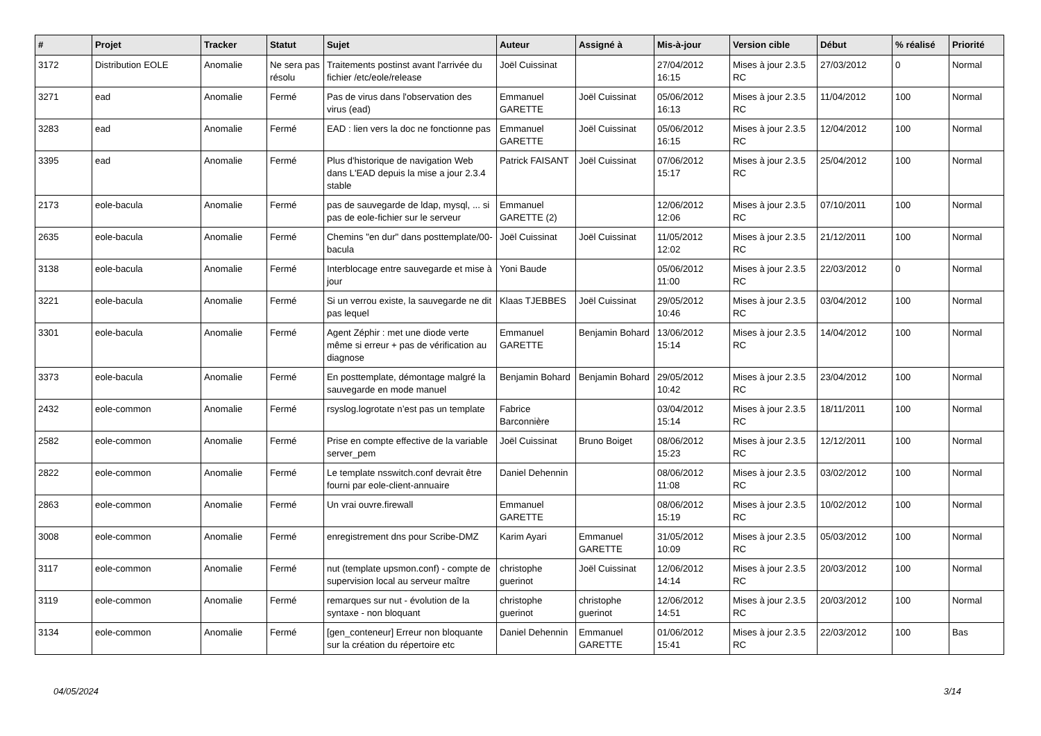| # | Projet | Tracker | Statut | Sujet | Auteur | Assigné à | Mis-à-jour | Version cible | Début | % réalisé | Priorité |
| --- | --- | --- | --- | --- | --- | --- | --- | --- | --- | --- | --- |
| 3172 | Distribution EOLE | Anomalie | Ne sera pas résolu | Traitements postinst avant l'arrivée du fichier /etc/eole/release | Joël Cuissinat | | 27/04/2012 16:15 | Mises à jour 2.3.5 RC | 27/03/2012 | 0 | Normal |
| 3271 | ead | Anomalie | Fermé | Pas de virus dans l'observation des virus (ead) | Emmanuel GARETTE | Joël Cuissinat | 05/06/2012 16:13 | Mises à jour 2.3.5 RC | 11/04/2012 | 100 | Normal |
| 3283 | ead | Anomalie | Fermé | EAD : lien vers la doc ne fonctionne pas | Emmanuel GARETTE | Joël Cuissinat | 05/06/2012 16:15 | Mises à jour 2.3.5 RC | 12/04/2012 | 100 | Normal |
| 3395 | ead | Anomalie | Fermé | Plus d'historique de navigation Web dans L'EAD depuis la mise a jour 2.3.4 stable | Patrick FAISANT | Joël Cuissinat | 07/06/2012 15:17 | Mises à jour 2.3.5 RC | 25/04/2012 | 100 | Normal |
| 2173 | eole-bacula | Anomalie | Fermé | pas de sauvegarde de ldap, mysql, ... si pas de eole-fichier sur le serveur | Emmanuel GARETTE (2) | | 12/06/2012 12:06 | Mises à jour 2.3.5 RC | 07/10/2011 | 100 | Normal |
| 2635 | eole-bacula | Anomalie | Fermé | Chemins "en dur" dans posttemplate/00-bacula | Joël Cuissinat | Joël Cuissinat | 11/05/2012 12:02 | Mises à jour 2.3.5 RC | 21/12/2011 | 100 | Normal |
| 3138 | eole-bacula | Anomalie | Fermé | Interblocage entre sauvegarde et mise à jour | Yoni Baude | | 05/06/2012 11:00 | Mises à jour 2.3.5 RC | 22/03/2012 | 0 | Normal |
| 3221 | eole-bacula | Anomalie | Fermé | Si un verrou existe, la sauvegarde ne dit pas lequel | Klaas TJEBBES | Joël Cuissinat | 29/05/2012 10:46 | Mises à jour 2.3.5 RC | 03/04/2012 | 100 | Normal |
| 3301 | eole-bacula | Anomalie | Fermé | Agent Zéphir : met une diode verte même si erreur + pas de vérification au diagnose | Emmanuel GARETTE | Benjamin Bohard | 13/06/2012 15:14 | Mises à jour 2.3.5 RC | 14/04/2012 | 100 | Normal |
| 3373 | eole-bacula | Anomalie | Fermé | En posttemplate, démontage malgré la sauvegarde en mode manuel | Benjamin Bohard | Benjamin Bohard | 29/05/2012 10:42 | Mises à jour 2.3.5 RC | 23/04/2012 | 100 | Normal |
| 2432 | eole-common | Anomalie | Fermé | rsyslog.logrotate n’est pas un template | Fabrice Barconnière | | 03/04/2012 15:14 | Mises à jour 2.3.5 RC | 18/11/2011 | 100 | Normal |
| 2582 | eole-common | Anomalie | Fermé | Prise en compte effective de la variable server_pem | Joël Cuissinat | Bruno Boiget | 08/06/2012 15:23 | Mises à jour 2.3.5 RC | 12/12/2011 | 100 | Normal |
| 2822 | eole-common | Anomalie | Fermé | Le template nsswitch.conf devrait être fourni par eole-client-annuaire | Daniel Dehennin | | 08/06/2012 11:08 | Mises à jour 2.3.5 RC | 03/02/2012 | 100 | Normal |
| 2863 | eole-common | Anomalie | Fermé | Un vrai ouvre.firewall | Emmanuel GARETTE | | 08/06/2012 15:19 | Mises à jour 2.3.5 RC | 10/02/2012 | 100 | Normal |
| 3008 | eole-common | Anomalie | Fermé | enregistrement dns pour Scribe-DMZ | Karim Ayari | Emmanuel GARETTE | 31/05/2012 10:09 | Mises à jour 2.3.5 RC | 05/03/2012 | 100 | Normal |
| 3117 | eole-common | Anomalie | Fermé | nut (template upsmon.conf) - compte de supervision local au serveur maître | christophe guerinot | Joël Cuissinat | 12/06/2012 14:14 | Mises à jour 2.3.5 RC | 20/03/2012 | 100 | Normal |
| 3119 | eole-common | Anomalie | Fermé | remarques sur nut - évolution de la syntaxe - non bloquant | christophe guerinot | christophe guerinot | 12/06/2012 14:51 | Mises à jour 2.3.5 RC | 20/03/2012 | 100 | Normal |
| 3134 | eole-common | Anomalie | Fermé | [gen_conteneur] Erreur non bloquante sur la création du répertoire etc | Daniel Dehennin | Emmanuel GARETTE | 01/06/2012 15:41 | Mises à jour 2.3.5 RC | 22/03/2012 | 100 | Bas |
04/05/2024 3/14